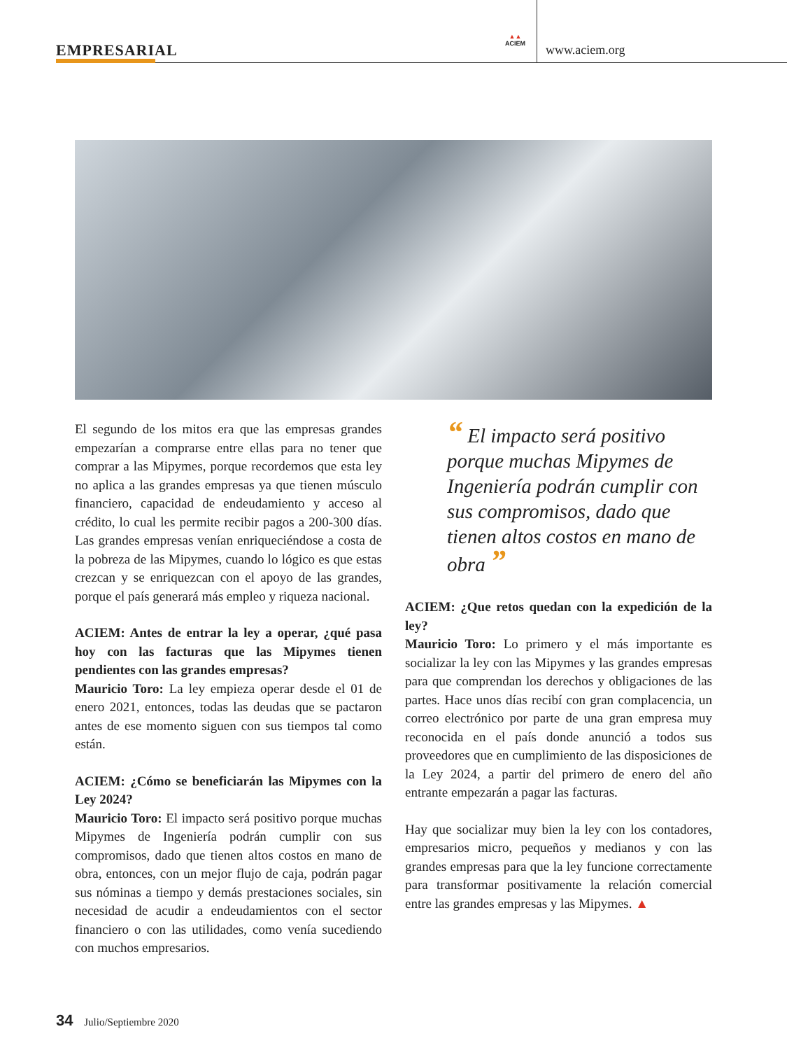EMPRESARIAL
▲▲
ACIEM
www.aciem.org
El segundo de los mitos era que las empresas grandes empezarían a comprarse entre ellas para no tener que comprar a las Mipymes, porque recordemos que esta ley no aplica a las grandes empresas ya que tienen músculo financiero, capacidad de endeudamiento y acceso al crédito, lo cual les permite recibir pagos a 200-300 días. Las grandes empresas venían enriqueciéndose a costa de la pobreza de las Mipymes, cuando lo lógico es que estas crezcan y se enriquezcan con el apoyo de las grandes, porque el país generará más empleo y riqueza nacional.
ACIEM: Antes de entrar la ley a operar, ¿qué pasa hoy con las facturas que las Mipymes tienen pendientes con las grandes empresas?
Mauricio Toro: La ley empieza operar desde el 01 de enero 2021, entonces, todas las deudas que se pactaron antes de ese momento siguen con sus tiempos tal como están.
ACIEM: ¿Cómo se beneficiarán las Mipymes con la Ley 2024?
Mauricio Toro: El impacto será positivo porque muchas Mipymes de Ingeniería podrán cumplir con sus compromisos, dado que tienen altos costos en mano de obra, entonces, con un mejor flujo de caja, podrán pagar sus nóminas a tiempo y demás prestaciones sociales, sin necesidad de acudir a endeudamientos con el sector financiero o con las utilidades, como venía sucediendo con muchos empresarios.
“ El impacto será positivo porque muchas Mipymes de Ingeniería podrán cumplir con sus compromisos, dado que tienen altos costos en mano de obra ”
ACIEM: ¿Que retos quedan con la expedición de la ley?
Mauricio Toro: Lo primero y el más importante es socializar la ley con las Mipymes y las grandes empresas para que comprendan los derechos y obligaciones de las partes. Hace unos días recibí con gran complacencia, un correo electrónico por parte de una gran empresa muy reconocida en el país donde anunció a todos sus proveedores que en cumplimiento de las disposiciones de la Ley 2024, a partir del primero de enero del año entrante empezarán a pagar las facturas.
Hay que socializar muy bien la ley con los contadores, empresarios micro, pequeños y medianos y con las grandes empresas para que la ley funcione correctamente para transformar positivamente la relación comercial entre las grandes empresas y las Mipymes. ▲
34 Julio/Septiembre 2020